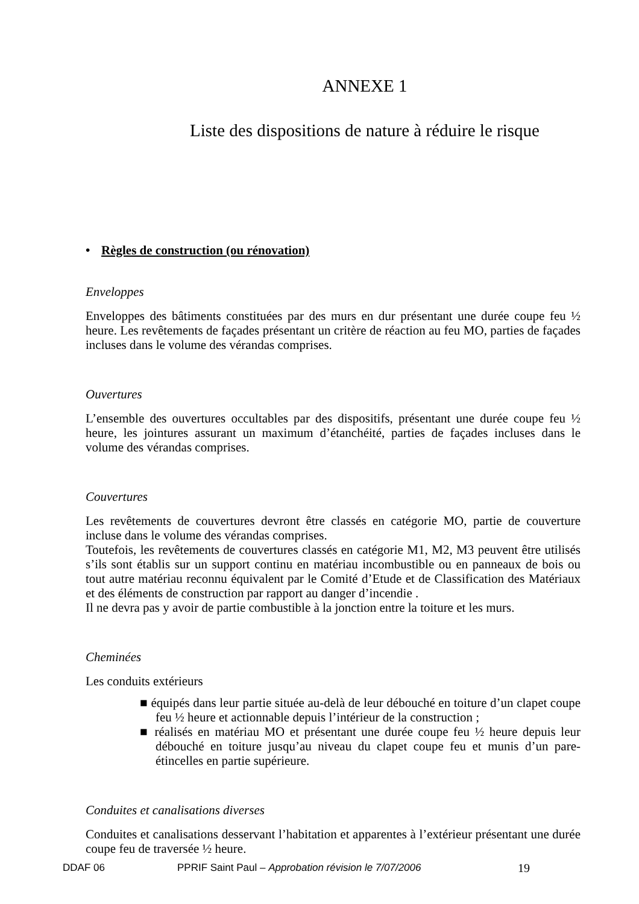ANNEXE 1
Liste des dispositions de nature à réduire le risque
• Règles de construction (ou rénovation)
Enveloppes
Enveloppes des bâtiments constituées par des murs en dur présentant une durée coupe feu ½ heure. Les revêtements de façades présentant un critère de réaction au feu MO, parties de façades incluses dans le volume des vérandas comprises.
Ouvertures
L’ensemble des ouvertures occultables par des dispositifs, présentant une durée coupe feu ½ heure, les jointures assurant un maximum d’étanchéité, parties de façades incluses dans le volume des vérandas comprises.
Couvertures
Les revêtements de couvertures devront être classés en catégorie MO, partie de couverture incluse dans le volume des vérandas comprises.
Toutefois, les revêtements de couvertures classés en catégorie M1, M2, M3 peuvent être utilisés s’ils sont établis sur un support continu en matériau incombustible ou en panneaux de bois ou tout autre matériau reconnu équivalent par le Comité d’Etude et de Classification des Matériaux et des éléments de construction par rapport au danger d’incendie .
Il ne devra pas y avoir de partie combustible à la jonction entre la toiture et les murs.
Cheminées
Les conduits extérieurs
■ équipés dans leur partie située au-delà de leur débouché en toiture d’un clapet coupe feu ½ heure et actionnable depuis l’intérieur de la construction ;
■ réalisés en matériau MO et présentant une durée coupe feu ½ heure depuis leur débouché en toiture jusqu’au niveau du clapet coupe feu et munis d’un pare-étincelles en partie supérieure.
Conduites et canalisations diverses
Conduites et canalisations desservant l’habitation et apparentes à l’extérieur présentant une durée coupe feu de traversée ½ heure.
DDAF 06 PPRIF Saint Paul – Approbation révision le 7/07/2006 19